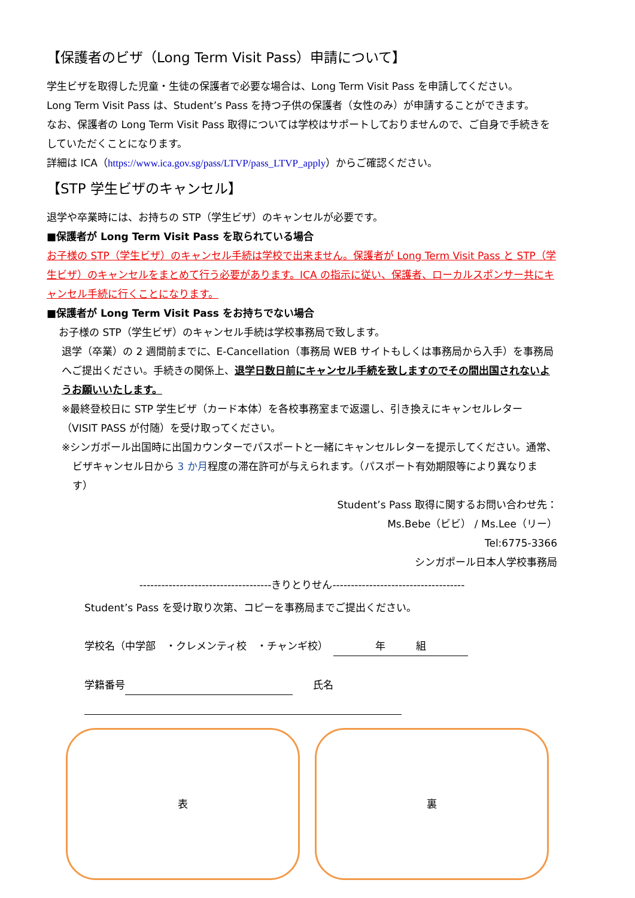【保護者のビザ（Long Term Visit Pass）申請について】
学生ビザを取得した児童・生徒の保護者で必要な場合は、Long Term Visit Pass を申請してください。
Long Term Visit Pass は、Student’s Pass を持つ子供の保護者（女性のみ）が申請することができます。
なお、保護者の Long Term Visit Pass 取得については学校はサポートしておりませんので、ご自身で手続きをしていただくことになります。
詳細は ICA（https://www.ica.gov.sg/pass/LTVP/pass_LTVP_apply）からご確認ください。
【STP 学生ビザのキャンセル】
退学や卒業時には、お持ちの STP（学生ビザ）のキャンセルが必要です。
■保護者が Long Term Visit Pass を取られている場合
お子様の STP（学生ビザ）のキャンセル手続は学校で出来ません。保護者が Long Term Visit Pass と STP（学生ビザ）のキャンセルをまとめて行う必要があります。ICA の指示に従い、保護者、ローカルスポンサー共にキャンセル手続に行くことになります。
■保護者が Long Term Visit Pass をお持ちでない場合
お子様の STP（学生ビザ）のキャンセル手続は学校事務局で致します。
退学（卒業）の 2 週間前までに、E-Cancellation（事務局 WEB サイトもしくは事務局から入手）を事務局へご提出ください。手続きの関係上、退学日数日前にキャンセル手続を致しますのでその間出国されないようお願いいたします。
※最終登校日に STP 学生ビザ（カード本体）を各校事務室まで返還し、引き換えにキャンセルレター（VISIT PASS が付随）を受け取ってください。
※シンガポール出国時に出国カウンターでパスポートと一緒にキャンセルレターを提示してください。通常、ビザキャンセル日から 3 か月程度の滞在許可が与えられます。（パスポート有効期限等により異なります）
Student’s Pass 取得に関するお問い合わせ先：
Ms.Bebe（ビビ） / Ms.Lee（リー）
Tel:6775-3366
シンガポール日本人学校事務局
------------------------------------きりとりせん------------------------------------
Student’s Pass を受け取り次第、コピーを事務局までご提出ください。
学校名（中学部　・クレメンティ校　・チャンギ校）　年　　　組
学籍番号 　　氏名　
表 裏